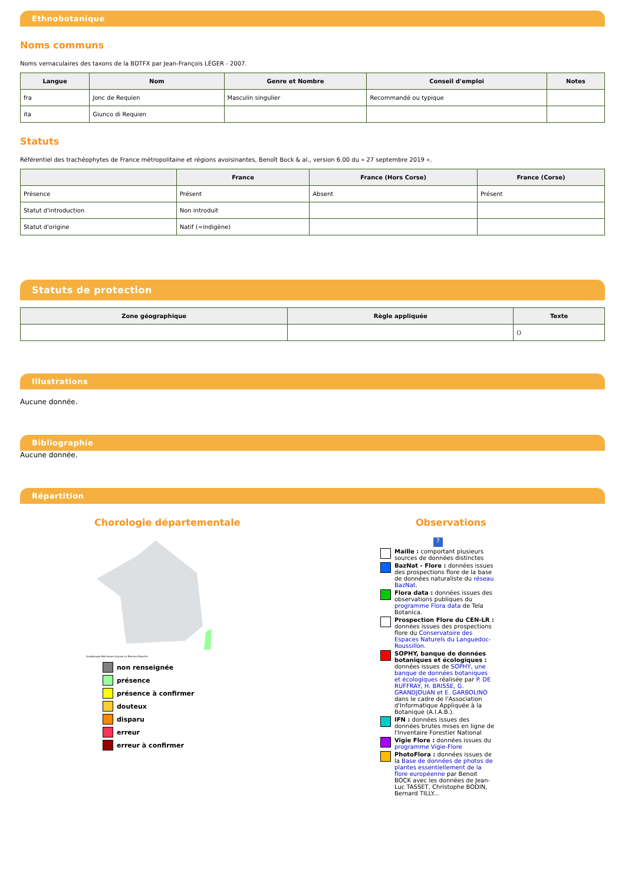Ethnobotanique
Noms communs
Noms vernaculaires des taxons de la BDTFX par Jean-François LÉGER - 2007.
| Langue | Nom | Genre et Nombre | Conseil d'emploi | Notes |
| --- | --- | --- | --- | --- |
| fra | Jonc de Requien | Masculin singulier | Recommandé ou typique | |
| ita | Giunco di Requien | | | |
Statuts
Référentiel des trachéophytes de France métropolitaine et régions avoisinantes, Benoît Bock & al., version 6.00 du « 27 septembre 2019 ».
| | France | France (Hors Corse) | France (Corse) |
| --- | --- | --- | --- |
| Présence | Présent | Absent | Présent |
| Statut d'introduction | Non introduit | | |
| Statut d'origine | Natif (=indigène) | | |
Statuts de protection
| Zone géographique | Règle appliquée | Texte |
| --- | --- | --- |
| | | () |
Illustrations
Aucune donnée.
Bibliographie
Aucune donnée.
Répartition
Chorologie départementale
Guadeloupe Martinique Guyane La Réunion Mayotte
non renseignée
présence
présence à confirmer
douteux
disparu
erreur
erreur à confirmer
Observations
?
Maille : comportant plusieurs sources de données distinctes
BazNat - Flore : données issues des prospections flore de la base de données naturaliste du réseau BazNat.
Flora data : données issues des observations publiques du programme Flora data de Tela Botanica.
Prospection Flore du CEN-LR : données issues des prospections flore du Conservatoire des Espaces Naturels du Languedoc-Roussillon.
SOPHY, banque de données botaniques et écologiques : données issues de SOPHY, une banque de données botaniques et écologiques réalisée par P. DE RUFFRAY, H. BRISSE, G. GRANDJOUAN et E. GARBOLINO dans le cadre de l'Association d'Informatique Appliquée à la Botanique (A.I.A.B.).
IFN : données issues des données brutes mises en ligne de l'Inventaire Forestier National
Vigie Flore : données issues du programme Vigie-Flore
PhotoFlora : données issues de la Base de données de photos de plantes essentiellement de la flore européenne par Benoit BOCK avec les données de Jean-Luc TASSET, Christophe BODIN, Bernard TILLY...